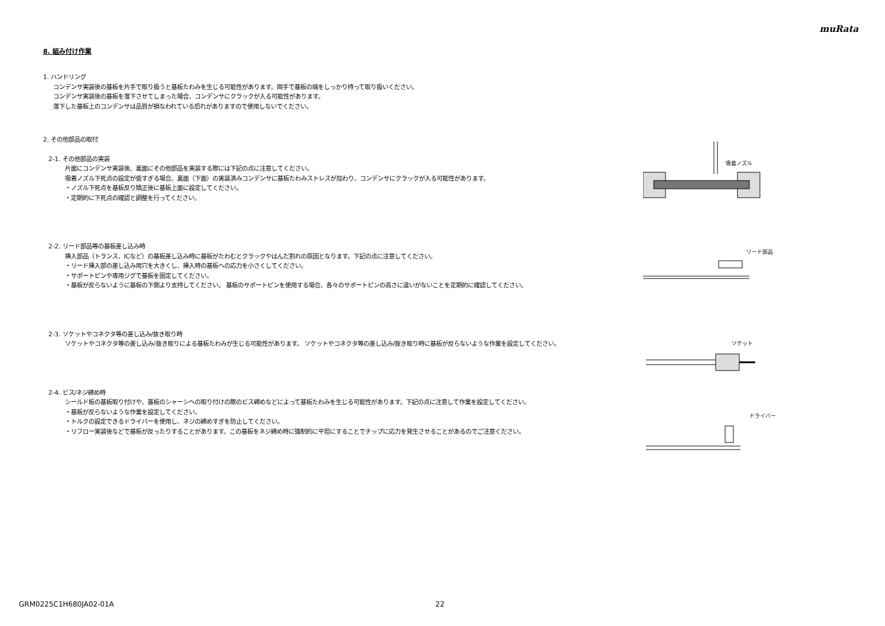muRata
8. 組み付け作業
1. ハンドリング
コンデンサ実装後の基板を片手で取り扱うと基板たわみを生じる可能性があります。両手で基板の端をしっかり持って取り扱いください。
コンデンサ実装後の基板を落下させてしまった場合、コンデンサにクラックが入る可能性があります。
落下した基板上のコンデンサは品質が損なわれている恐れがありますので使用しないでください。
2. その他部品の取付
2-1. その他部品の実装
片面にコンデンサ実装後、裏面にその他部品を実装する際には下記の点に注意してください。
吸着ノズル下死点の設定が低すぎる場合、裏面（下面）の実装済みコンデンサに基板たわみストレスが加わり、コンデンサにクラックが入る可能性があります。
・ノズル下死点を基板反り矯正後に基板上面に設定してください。
・定期的に下死点の確認と調整を行ってください。
2-2. リード部品等の基板差し込み時
挿入部品（トランス、ICなど）の基板差し込み時に基板がたわむとクラックやはんだ割れの原因となります。下記の点に注意してください。
・リード挿入部の差し込み用穴を大きくし、挿入時の基板への応力を小さくしてください。
・サポートピンや専用ジグで基板を固定してください。
・基板が反らないように基板の下側より支持してください。 基板のサポートピンを使用する場合、各々のサポートピンの高さに違いがないことを定期的に確認してください。
2-3. ソケットやコネクタ等の差し込み/抜き取り時
ソケットやコネクタ等の差し込み/抜き取りによる基板たわみが生じる可能性があります。 ソケットやコネクタ等の差し込み/抜き取り時に基板が反らないような作業を設定してください。
2-4. ビス/ネジ締め時
シールド板の基板取り付けや、基板のシャーシへの取り付けの際のビス締めなどによって基板たわみを生じる可能性があります。下記の点に注意して作業を設定してください。
・基板が反らないような作業を設定してください。
・トルクの設定できるドライバーを使用し、ネジの締めすぎを防止してください。
・リフロー実装後などで基板が反ったりすることがあります。この基板をネジ締め時に強制的に平坦にすることでチップに応力を発生させることがあるのでご注意ください。
吸着ノズル
リード部品
ソケット
ドライバー
GRM0225C1H680JA02-01A 22